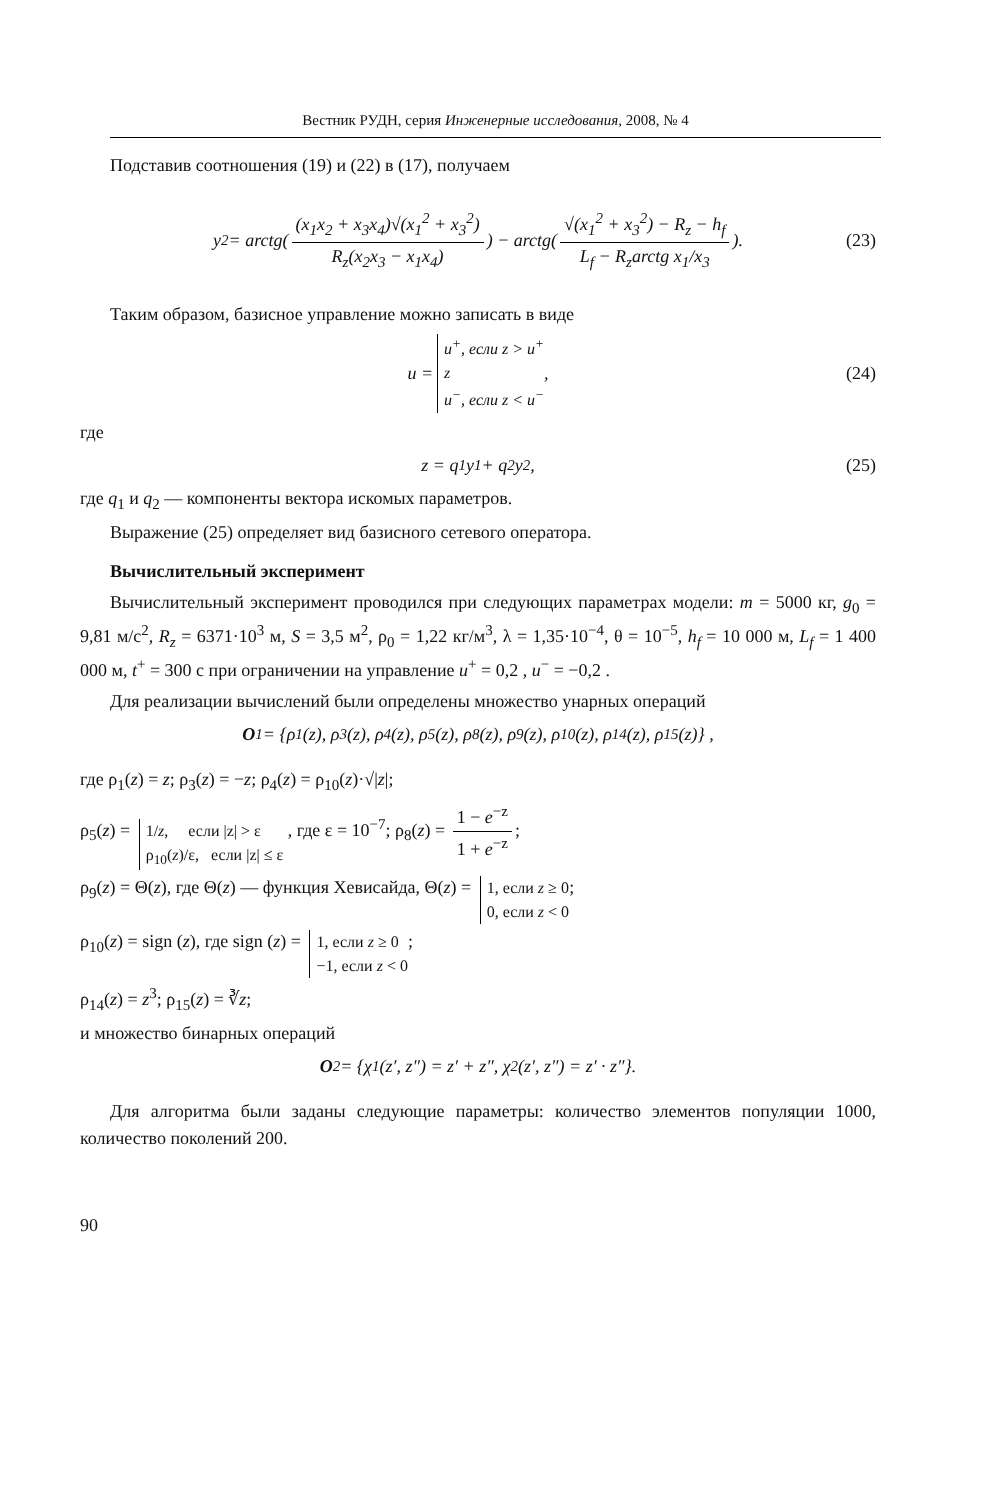Вестник РУДН, серия Инженерные исследования, 2008, № 4
Подставив соотношения (19) и (22) в (17), получаем
y<sub>2</sub> = arctg( (x<sub>1</sub>x<sub>2</sub> + x<sub>3</sub>x<sub>4</sub>)√(x<sub>1</sub><sup>2</sup> + x<sub>3</sub><sup>2</sup>) R<sub>z</sub>(x<sub>2</sub>x<sub>3</sub> − x<sub>1</sub>x<sub>4</sub>) ) − arctg( √(x<sub>1</sub><sup>2</sup> + x<sub>3</sub><sup>2</sup>) − R<sub>z</sub> − h<sub>f</sub> L<sub>f</sub> − R<sub>z</sub>arctg x<sub>1</sub>/x<sub>3</sub> ). (23)
Таким образом, базисное управление можно записать в виде
u = u<sup>+</sup>, если z > u<sup>+</sup> z u<sup>−</sup>, если z < u<sup>−</sup> , (24)
где
z = q<sub>1</sub>y<sub>1</sub> + q<sub>2</sub>y<sub>2</sub> , (25)
где q<sub>1</sub> и q<sub>2</sub> — компоненты вектора искомых параметров.
Выражение (25) определяет вид базисного сетевого оператора.
Вычислительный эксперимент
Вычислительный эксперимент проводился при следующих параметрах модели: m = 5000 кг, g<sub>0</sub> = 9,81 м/с<sup>2</sup>, R<sub>z</sub> = 6371·10<sup>3</sup> м, S = 3,5 м<sup>2</sup>, ρ<sub>0</sub> = 1,22 кг/м<sup>3</sup>, λ = 1,35·10<sup>−4</sup>, θ = 10<sup>−5</sup>, h<sub>f</sub> = 10 000 м, L<sub>f</sub> = 1 400 000 м, t<sup>+</sup> = 300 с при ограничении на управление u<sup>+</sup> = 0,2 , u<sup>−</sup> = −0,2 .
Для реализации вычислений были определены множество унарных операций
O<sub>1</sub> = {ρ<sub>1</sub>(z), ρ<sub>3</sub>(z), ρ<sub>4</sub>(z), ρ<sub>5</sub>(z), ρ<sub>8</sub>(z), ρ<sub>9</sub>(z), ρ<sub>10</sub>(z), ρ<sub>14</sub>(z), ρ<sub>15</sub>(z)} ,
где ρ<sub>1</sub>(z) = z; ρ<sub>3</sub>(z) = −z; ρ<sub>4</sub>(z) = ρ<sub>10</sub>(z)·√|z|;
ρ<sub>5</sub>(z) = 1/z, если |z| > ε ρ<sub>10</sub>(z)/ε, если |z| ≤ ε , где ε = 10<sup>−7</sup>; ρ<sub>8</sub>(z) = 1 − e<sup>−z</sup> 1 + e<sup>−z</sup>;
ρ<sub>9</sub>(z) = Θ(z), где Θ(z) — функция Хевисайда, Θ(z) = 1, если z ≥ 0 0, если z < 0;
ρ<sub>10</sub>(z) = sign (z), где sign (z) = 1, если z ≥ 0 −1, если z < 0;
ρ<sub>14</sub>(z) = z<sup>3</sup>; ρ<sub>15</sub>(z) = ∛z;
и множество бинарных операций
O<sub>2</sub> = {χ<sub>1</sub>(z′, z″) = z′ + z″, χ<sub>2</sub>(z′, z″) = z′ · z″}.
Для алгоритма были заданы следующие параметры: количество элементов популяции 1000, количество поколений 200.
90